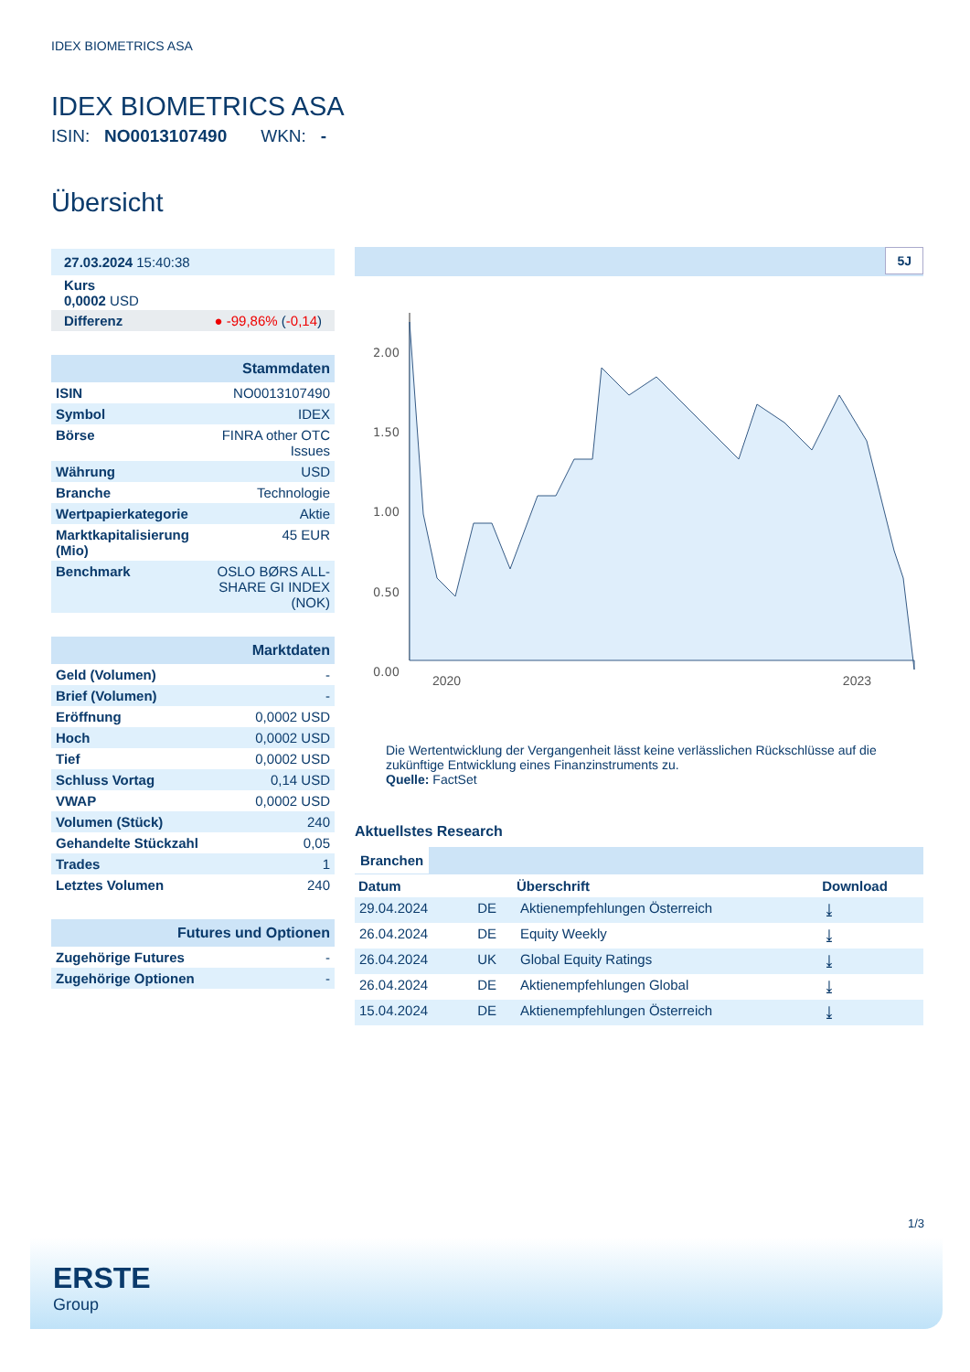IDEX BIOMETRICS ASA
IDEX BIOMETRICS ASA
ISIN: NO0013107490 WKN: -
Übersicht
| 27.03.2024 15:40:38 |
| Kurs 0,0002 USD |
| Differenz ● -99,86% ( -0,14 ) |
| Stammdaten | |
| ISIN | NO0013107490 |
| Symbol | IDEX |
| Börse | FINRA other OTC Issues |
| Währung | USD |
| Branche | Technologie |
| Wertpapierkategorie | Aktie |
| Marktkapitalisierung (Mio) | 45 EUR |
| Benchmark | OSLO BØRS ALL-SHARE GI INDEX (NOK) |
| Marktdaten | |
| Geld (Volumen) | - |
| Brief (Volumen) | - |
| Eröffnung | 0,0002 USD |
| Hoch | 0,0002 USD |
| Tief | 0,0002 USD |
| Schluss Vortag | 0,14 USD |
| VWAP | 0,0002 USD |
| Volumen (Stück) | 240 |
| Gehandelte Stückzahl | 0,05 |
| Trades | 1 |
| Letztes Volumen | 240 |
| Futures und Optionen | |
| Zugehörige Futures | - |
| Zugehörige Optionen | - |
5J
2.00
1.50
1.00
0.50
0.00
2020 2023
Die Wertentwicklung der Vergangenheit lässt keine verlässlichen Rückschlüsse auf die zukünftige Entwicklung eines Finanzinstruments zu.
Quelle: FactSet
Aktuellstes Research
Branchen
| Datum | | Überschrift | Download |
| --- | --- | --- | --- |
| 29.04.2024 | DE | Aktienempfehlungen Österreich | ⤓ |
| 26.04.2024 | DE | Equity Weekly | ⤓ |
| 26.04.2024 | UK | Global Equity Ratings | ⤓ |
| 26.04.2024 | DE | Aktienempfehlungen Global | ⤓ |
| 15.04.2024 | DE | Aktienempfehlungen Österreich | ⤓ |
1/3
ERSTE
Group